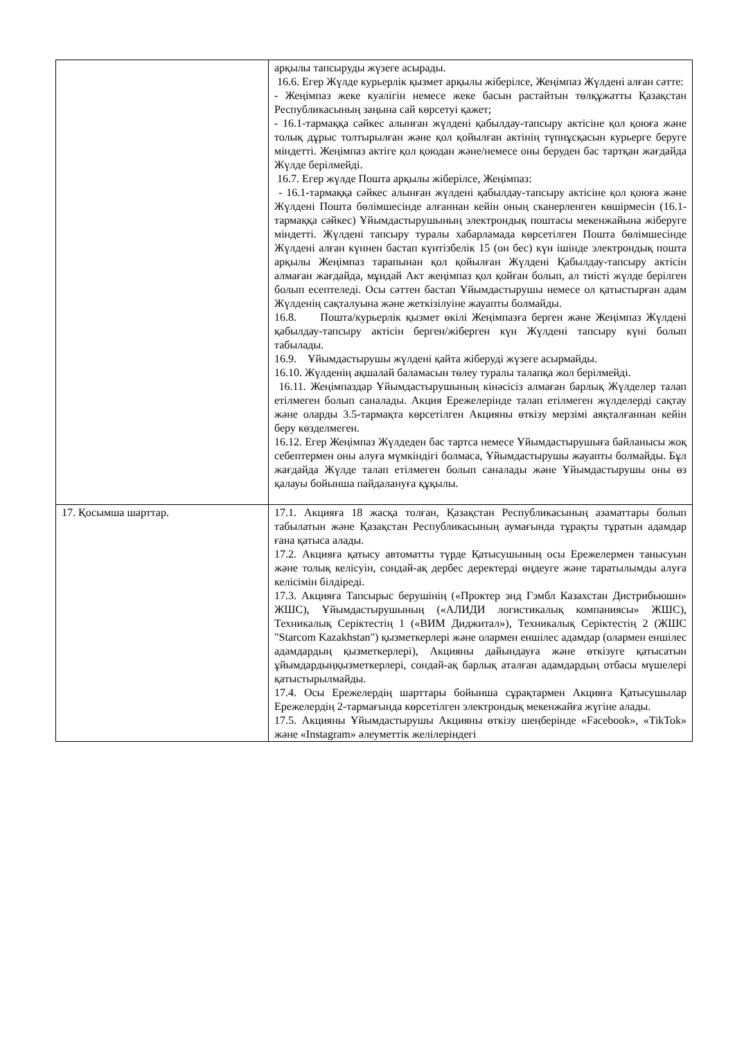| | арқылы тапсыруды жүзеге асырады. 16.6. Егер Жүлде курьерлік қызмет арқылы жіберілсе, Жеңімпаз Жүлдені алған сәтте: - Жеңімпаз жеке куәлігін немесе жеке басын растайтын төлқұжатты Қазақстан Республикасының заңына сай көрсетуі қажет; - 16.1-тармаққа сәйкес алынған жүлдені қабылдау-тапсыру актісіне қол қоюға және толық дұрыс толтырылған және қол қойылған актінің түпнұсқасын курьерге беруге міндетті. Жеңімпаз актіге қол қоюдан және/немесе оны беруден бас тартқан жағдайда Жүлде берілмейді. 16.7. Егер жүлде Пошта арқылы жіберілсе, Жеңімпаз: - 16.1-тармаққа сәйкес алынған жүлдені қабылдау-тапсыру актісіне қол қоюға және Жүлдені Пошта бөлімшесінде алғаннан кейін оның сканерленген көшірмесін (16.1-тармаққа сәйкес) Ұйымдастырушының электрондық поштасы мекенжайына жіберуге міндетті. Жүлдені тапсыру туралы хабарламада көрсетілген Пошта бөлімшесінде Жүлдені алған күннен бастап күнтізбелік 15 (он бес) күн ішінде электрондық пошта арқылы Жеңімпаз тарапынан қол қойылған Жүлдені Қабылдау-тапсыру актісін алмаған жағдайда, мұндай Акт жеңімпаз қол қойған болып, ал тиісті жүлде берілген болып есептеледі. Осы сәттен бастап Ұйымдастырушы немесе ол қатыстырған адам Жүлденің сақталуына және жеткізілуіне жауапты болмайды. 16.8. Пошта/курьерлік қызмет өкілі Жеңімпазға берген және Жеңімпаз Жүлдені қабылдау-тапсыру актісін берген/жіберген күн Жүлдені тапсыру күні болып табылады. 16.9. Ұйымдастырушы жүлдені қайта жіберуді жүзеге асырмайды. 16.10. Жүлденің ақшалай баламасын төлеу туралы талапқа жол берілмейді. 16.11. Жеңімпаздар Ұйымдастырушының кінәсісіз алмаған барлық Жүлделер талап етілмеген болып саналады. Акция Ережелерінде талап етілмеген жүлделерді сақтау және оларды 3.5-тармақта көрсетілген Акцияны өткізу мерзімі аяқталғаннан кейін беру көзделмеген. 16.12. Егер Жеңімпаз Жүлдеден бас тартса немесе Ұйымдастырушыға байланысы жоқ себептермен оны алуға мүмкіндігі болмаса, Ұйымдастырушы жауапты болмайды. Бұл жағдайда Жүлде талап етілмеген болып саналады және Ұйымдастырушы оны өз қалауы бойынша пайдалануға құқылы. |
| 17. Қосымша шарттар. | 17.1. Акцияға 18 жасқа толған, Қазақстан Республикасының азаматтары болып табылатын және Қазақстан Республикасының аумағында тұрақты тұратын адамдар ғана қатыса алады. 17.2. Акцияға қатысу автоматты түрде Қатысушының осы Ережелермен танысуын және толық келісуін, сондай-ақ дербес деректерді өңдеуге және таратылымды алуға келісімін білдіреді. 17.3. Акцияға Тапсырыс берушінің («Проктер энд Гэмбл Казахстан Дистрибьюшн» ЖШС), Ұйымдастырушының («АЛИДИ логистикалық компаниясы» ЖШС), Техникалық Серіктестің 1 («ВИМ Диджитал»), Техникалық Серіктестің 2 (ЖШС "Starcom Kazakhstan") қызметкерлері және олармен еншілес адамдар (олармен еншілес адамдардың қызметкерлері), Акцияны дайындауға және өткізуге қатысатын ұйымдардыңқызметкерлері, сондай-ақ барлық аталған адамдардың отбасы мүшелері қатыстырылмайды. 17.4. Осы Ережелердің шарттары бойынша сұрақтармен Акцияға Қатысушылар Ережелердің 2-тармағында көрсетілген электрондық мекенжайға жүгіне алады. 17.5. Акцияны Ұйымдастырушы Акцияны өткізу шеңберінде «Facebook», «TikTok» және «Instagram» әлеуметтік желілеріндегі |